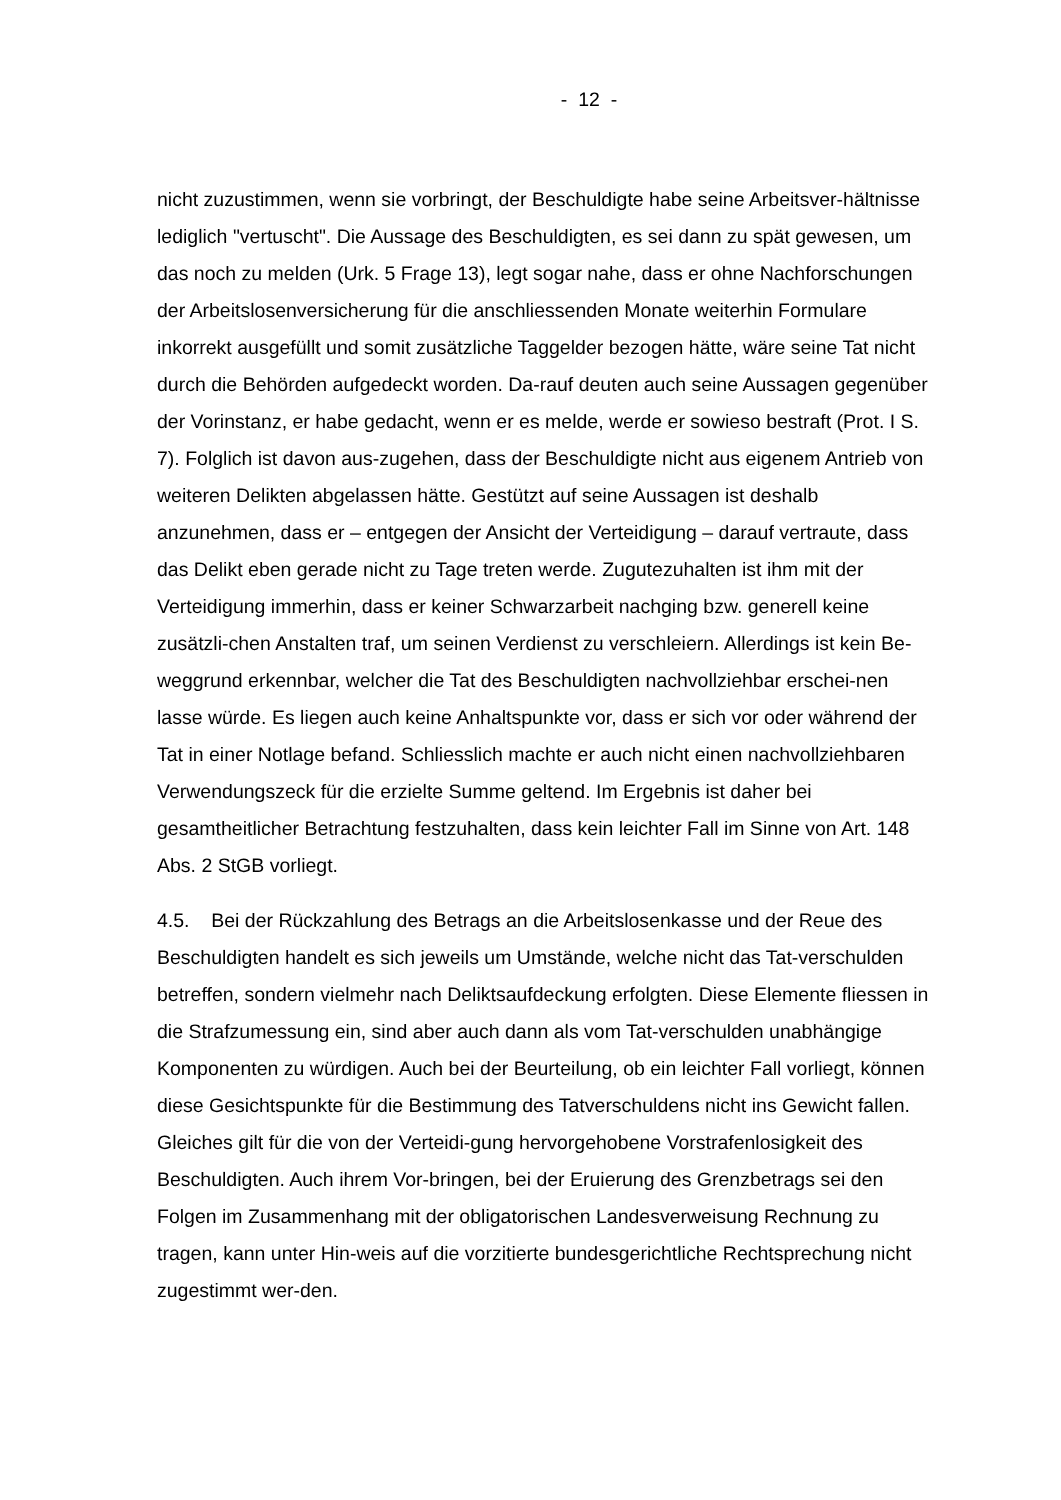- 12 -
nicht zuzustimmen, wenn sie vorbringt, der Beschuldigte habe seine Arbeitsver-hältnisse lediglich "vertuscht". Die Aussage des Beschuldigten, es sei dann zu spät gewesen, um das noch zu melden (Urk. 5 Frage 13), legt sogar nahe, dass er ohne Nachforschungen der Arbeitslosenversicherung für die anschliessenden Monate weiterhin Formulare inkorrekt ausgefüllt und somit zusätzliche Taggelder bezogen hätte, wäre seine Tat nicht durch die Behörden aufgedeckt worden. Da-rauf deuten auch seine Aussagen gegenüber der Vorinstanz, er habe gedacht, wenn er es melde, werde er sowieso bestraft (Prot. I S. 7). Folglich ist davon aus-zugehen, dass der Beschuldigte nicht aus eigenem Antrieb von weiteren Delikten abgelassen hätte. Gestützt auf seine Aussagen ist deshalb anzunehmen, dass er – entgegen der Ansicht der Verteidigung – darauf vertraute, dass das Delikt eben gerade nicht zu Tage treten werde. Zugutezuhalten ist ihm mit der Verteidigung immerhin, dass er keiner Schwarzarbeit nachging bzw. generell keine zusätzli-chen Anstalten traf, um seinen Verdienst zu verschleiern. Allerdings ist kein Be-weggrund erkennbar, welcher die Tat des Beschuldigten nachvollziehbar erschei-nen lasse würde. Es liegen auch keine Anhaltspunkte vor, dass er sich vor oder während der Tat in einer Notlage befand. Schliesslich machte er auch nicht einen nachvollziehbaren Verwendungszeck für die erzielte Summe geltend. Im Ergebnis ist daher bei gesamtheitlicher Betrachtung festzuhalten, dass kein leichter Fall im Sinne von Art. 148 Abs. 2 StGB vorliegt.
4.5. Bei der Rückzahlung des Betrags an die Arbeitslosenkasse und der Reue des Beschuldigten handelt es sich jeweils um Umstände, welche nicht das Tat-verschulden betreffen, sondern vielmehr nach Deliktsaufdeckung erfolgten. Diese Elemente fliessen in die Strafzumessung ein, sind aber auch dann als vom Tat-verschulden unabhängige Komponenten zu würdigen. Auch bei der Beurteilung, ob ein leichter Fall vorliegt, können diese Gesichtspunkte für die Bestimmung des Tatverschuldens nicht ins Gewicht fallen. Gleiches gilt für die von der Verteidi-gung hervorgehobene Vorstrafenlosigkeit des Beschuldigten. Auch ihrem Vor-bringen, bei der Eruierung des Grenzbetrags sei den Folgen im Zusammenhang mit der obligatorischen Landesverweisung Rechnung zu tragen, kann unter Hin-weis auf die vorzitierte bundesgerichtliche Rechtsprechung nicht zugestimmt wer-den.